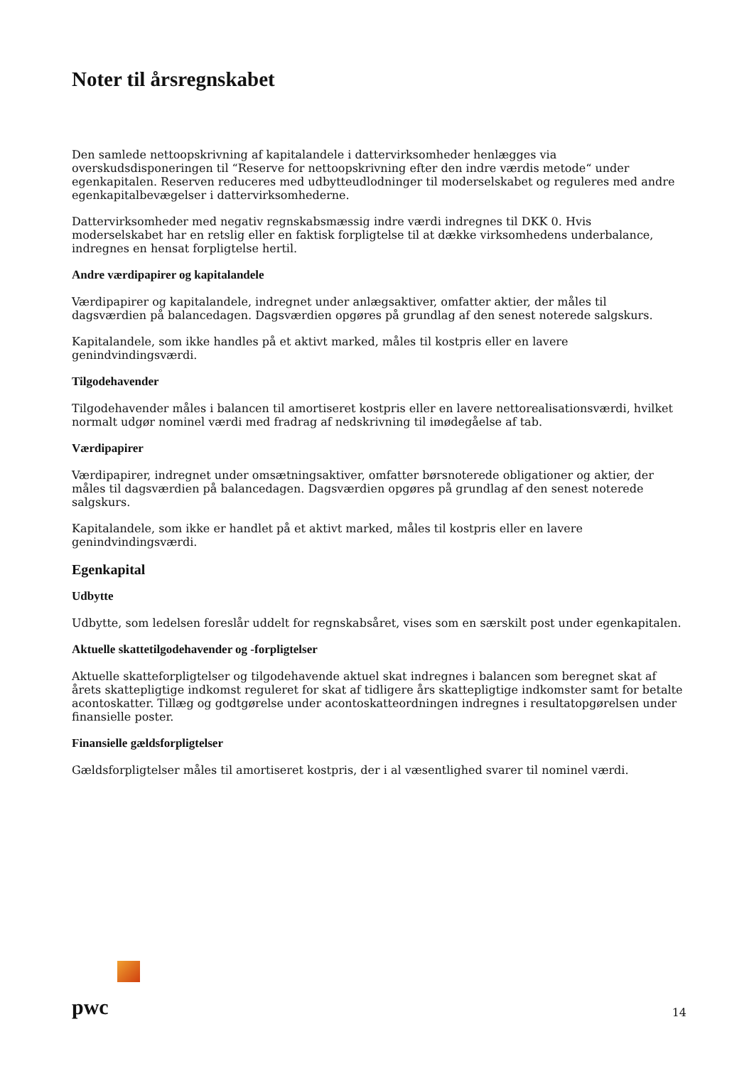Noter til årsregnskabet
Den samlede nettoopskrivning af kapitalandele i dattervirksomheder henlægges via overskudsdisponeringen til “Reserve for nettoopskrivning efter den indre værdis metode“ under egenkapitalen. Reserven reduceres med udbytteudlodninger til moderselskabet og reguleres med andre egenkapitalbevægelser i dattervirksomhederne.
Dattervirksomheder med negativ regnskabsmæssig indre værdi indregnes til DKK 0. Hvis moderselskabet har en retslig eller en faktisk forpligtelse til at dække virksomhedens underbalance, indregnes en hensat forpligtelse hertil.
Andre værdipapirer og kapitalandele
Værdipapirer og kapitalandele, indregnet under anlægsaktiver, omfatter aktier, der måles til dagsværdien på balancedagen. Dagsværdien opgøres på grundlag af den senest noterede salgskurs.
Kapitalandele, som ikke handles på et aktivt marked, måles til kostpris eller en lavere genindvindingsværdi.
Tilgodehavender
Tilgodehavender måles i balancen til amortiseret kostpris eller en lavere nettorealisationsværdi, hvilket normalt udgør nominel værdi med fradrag af nedskrivning til imødegåelse af tab.
Værdipapirer
Værdipapirer, indregnet under omsætningsaktiver, omfatter børsnoterede obligationer og aktier, der måles til dagsværdien på balancedagen. Dagsværdien opgøres på grundlag af den senest noterede salgskurs.
Kapitalandele, som ikke er handlet på et aktivt marked, måles til kostpris eller en lavere genindvindingsværdi.
Egenkapital
Udbytte
Udbytte, som ledelsen foreslår uddelt for regnskabsåret, vises som en særskilt post under egenkapitalen.
Aktuelle skattetilgodehavender og -forpligtelser
Aktuelle skatteforpligtelser og tilgodehavende aktuel skat indregnes i balancen som beregnet skat af årets skattepligtige indkomst reguleret for skat af tidligere års skattepligtige indkomster samt for betalte acontoskatter. Tillæg og godtgørelse under acontoskatteordningen indregnes i resultatopgørelsen under finansielle poster.
Finansielle gældsforpligtelser
Gældsforpligtelser måles til amortiseret kostpris, der i al væsentlighed svarer til nominel værdi.
pwc
14